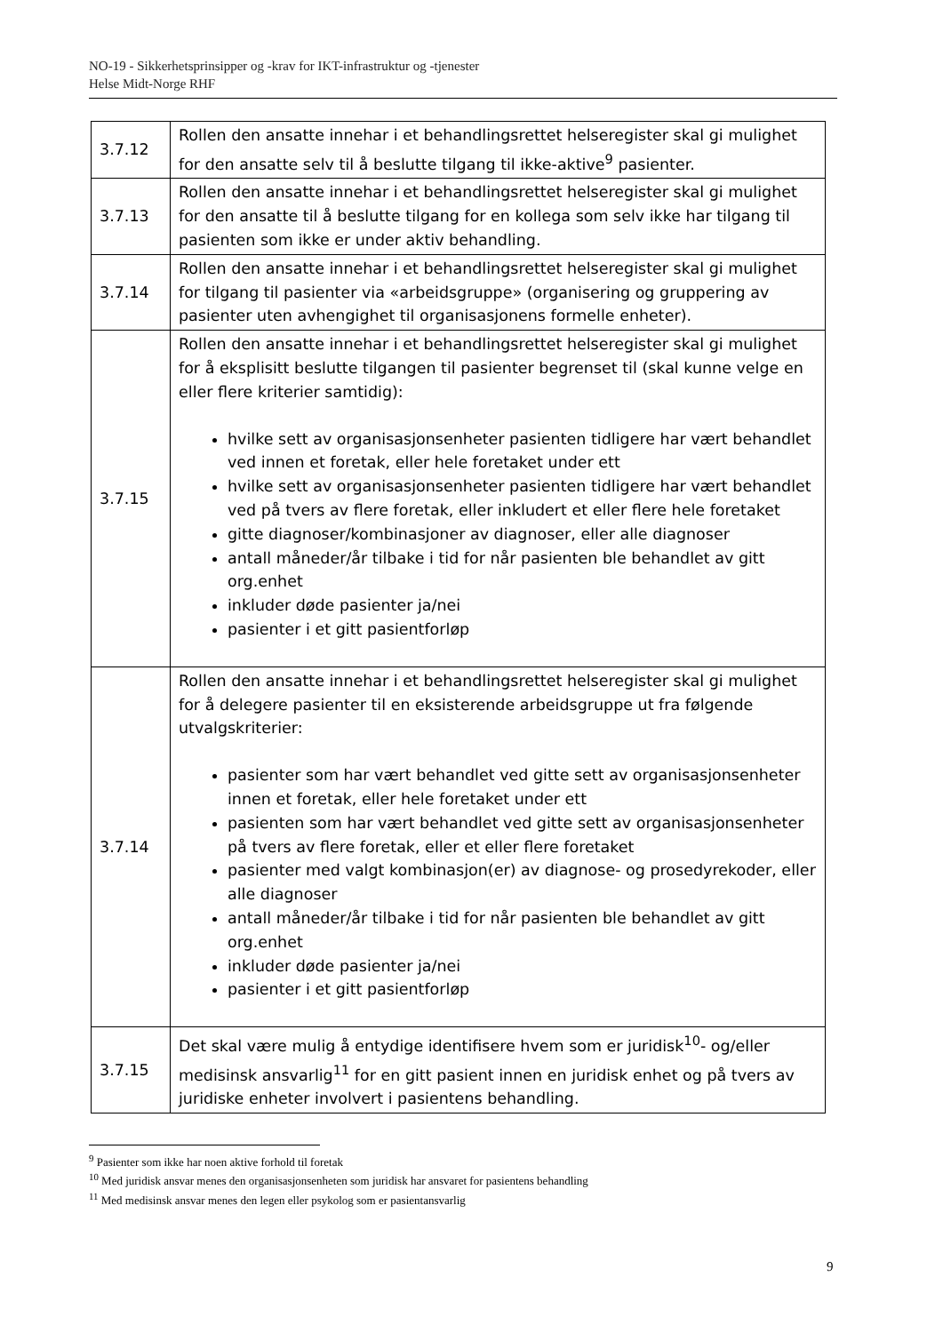NO-19 - Sikkerhetsprinsipper og -krav for IKT-infrastruktur og -tjenester
Helse Midt-Norge RHF
| 3.7.12 | Rollen den ansatte innehar i et behandlingsrettet helseregister skal gi mulighet for den ansatte selv til å beslutte tilgang til ikke-aktive<sup>9</sup> pasienter. |
| 3.7.13 | Rollen den ansatte innehar i et behandlingsrettet helseregister skal gi mulighet for den ansatte til å beslutte tilgang for en kollega som selv ikke har tilgang til pasienten som ikke er under aktiv behandling. |
| 3.7.14 | Rollen den ansatte innehar i et behandlingsrettet helseregister skal gi mulighet for tilgang til pasienter via «arbeidsgruppe» (organisering og gruppering av pasienter uten avhengighet til organisasjonens formelle enheter). |
| 3.7.15 | Rollen den ansatte innehar i et behandlingsrettet helseregister skal gi mulighet for å eksplisitt beslutte tilgangen til pasienter begrenset til (skal kunne velge en eller flere kriterier samtidig): hvilke sett av organisasjonsenheter pasienten tidligere har vært behandlet ved innen et foretak, eller hele foretaket under ett hvilke sett av organisasjonsenheter pasienten tidligere har vært behandlet ved på tvers av flere foretak, eller inkludert et eller flere hele foretaket gitte diagnoser/kombinasjoner av diagnoser, eller alle diagnoser antall måneder/år tilbake i tid for når pasienten ble behandlet av gitt org.enhet inkluder døde pasienter ja/nei pasienter i et gitt pasientforløp |
| 3.7.14 | Rollen den ansatte innehar i et behandlingsrettet helseregister skal gi mulighet for å delegere pasienter til en eksisterende arbeidsgruppe ut fra følgende utvalgskriterier: pasienter som har vært behandlet ved gitte sett av organisasjonsenheter innen et foretak, eller hele foretaket under ett pasienten som har vært behandlet ved gitte sett av organisasjonsenheter på tvers av flere foretak, eller et eller flere foretaket pasienter med valgt kombinasjon(er) av diagnose- og prosedyrekoder, eller alle diagnoser antall måneder/år tilbake i tid for når pasienten ble behandlet av gitt org.enhet inkluder døde pasienter ja/nei pasienter i et gitt pasientforløp |
| 3.7.15 | Det skal være mulig å entydige identifisere hvem som er juridisk<sup>10</sup>- og/eller medisinsk ansvarlig<sup>11</sup> for en gitt pasient innen en juridisk enhet og på tvers av juridiske enheter involvert i pasientens behandling. |
<sup>9</sup> Pasienter som ikke har noen aktive forhold til foretak
<sup>10</sup> Med juridisk ansvar menes den organisasjonsenheten som juridisk har ansvaret for pasientens behandling
<sup>11</sup> Med medisinsk ansvar menes den legen eller psykolog som er pasientansvarlig
9